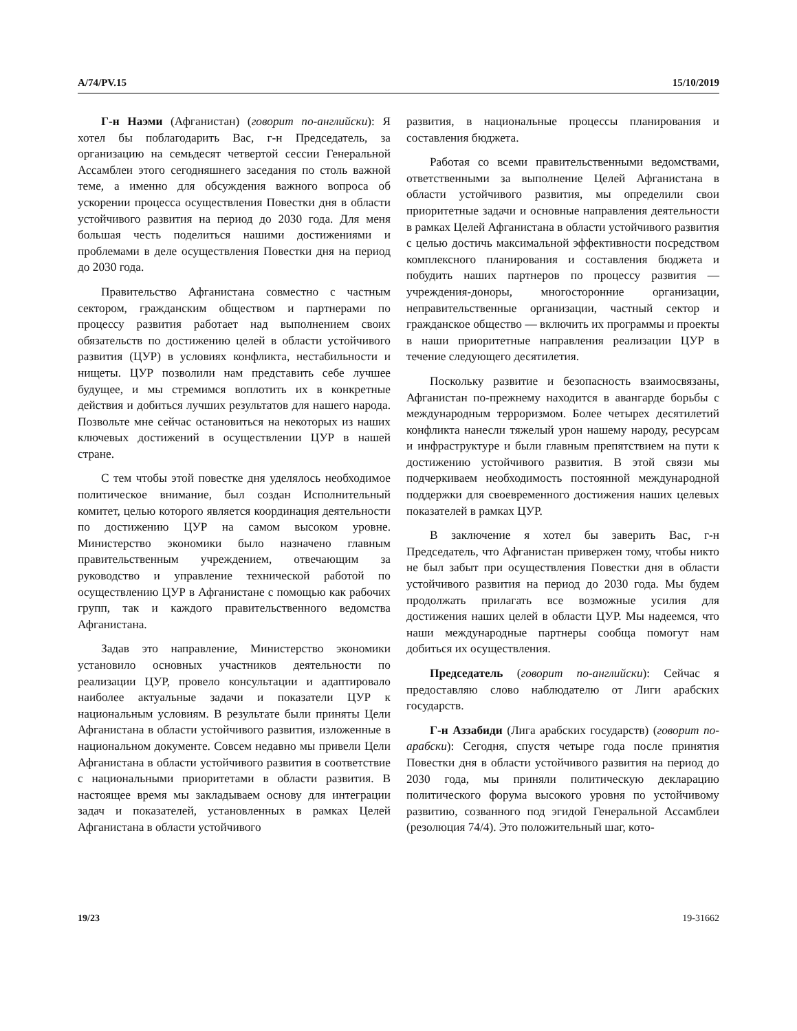A/74/PV.15 15/10/2019
Г-н Наэми (Афганистан) (говорит по-английски): Я хотел бы поблагодарить Вас, г-н Председатель, за организацию на семьдесят четвертой сессии Генеральной Ассамблеи этого сегодняшнего заседания по столь важной теме, а именно для обсуждения важного вопроса об ускорении процесса осуществления Повестки дня в области устойчивого развития на период до 2030 года. Для меня большая честь поделиться нашими достижениями и проблемами в деле осуществления Повестки дня на период до 2030 года.
Правительство Афганистана совместно с частным сектором, гражданским обществом и партнерами по процессу развития работает над выполнением своих обязательств по достижению целей в области устойчивого развития (ЦУР) в условиях конфликта, нестабильности и нищеты. ЦУР позволили нам представить себе лучшее будущее, и мы стремимся воплотить их в конкретные действия и добиться лучших результатов для нашего народа. Позвольте мне сейчас остановиться на некоторых из наших ключевых достижений в осуществлении ЦУР в нашей стране.
С тем чтобы этой повестке дня уделялось необходимое политическое внимание, был создан Исполнительный комитет, целью которого является координация деятельности по достижению ЦУР на самом высоком уровне. Министерство экономики было назначено главным правительственным учреждением, отвечающим за руководство и управление технической работой по осуществлению ЦУР в Афганистане с помощью как рабочих групп, так и каждого правительственного ведомства Афганистана.
Задав это направление, Министерство экономики установило основных участников деятельности по реализации ЦУР, провело консультации и адаптировало наиболее актуальные задачи и показатели ЦУР к национальным условиям. В результате были приняты Цели Афганистана в области устойчивого развития, изложенные в национальном документе. Совсем недавно мы привели Цели Афганистана в области устойчивого развития в соответствие с национальными приоритетами в области развития. В настоящее время мы закладываем основу для интеграции задач и показателей, установленных в рамках Целей Афганистана в области устойчивого
развития, в национальные процессы планирования и составления бюджета.
Работая со всеми правительственными ведомствами, ответственными за выполнение Целей Афганистана в области устойчивого развития, мы определили свои приоритетные задачи и основные направления деятельности в рамках Целей Афганистана в области устойчивого развития с целью достичь максимальной эффективности посредством комплексного планирования и составления бюджета и побудить наших партнеров по процессу развития — учреждения-доноры, многосторонние организации, неправительственные организации, частный сектор и гражданское общество — включить их программы и проекты в наши приоритетные направления реализации ЦУР в течение следующего десятилетия.
Поскольку развитие и безопасность взаимосвязаны, Афганистан по-прежнему находится в авангарде борьбы с международным терроризмом. Более четырех десятилетий конфликта нанесли тяжелый урон нашему народу, ресурсам и инфраструктуре и были главным препятствием на пути к достижению устойчивого развития. В этой связи мы подчеркиваем необходимость постоянной международной поддержки для своевременного достижения наших целевых показателей в рамках ЦУР.
В заключение я хотел бы заверить Вас, г-н Председатель, что Афганистан привержен тому, чтобы никто не был забыт при осуществления Повестки дня в области устойчивого развития на период до 2030 года. Мы будем продолжать прилагать все возможные усилия для достижения наших целей в области ЦУР. Мы надеемся, что наши международные партнеры сообща помогут нам добиться их осуществления.
Председатель (говорит по-английски): Сейчас я предоставляю слово наблюдателю от Лиги арабских государств.
Г-н Аззабиди (Лига арабских государств) (говорит по-арабски): Сегодня, спустя четыре года после принятия Повестки дня в области устойчивого развития на период до 2030 года, мы приняли политическую декларацию политического форума высокого уровня по устойчивому развитию, созванного под эгидой Генеральной Ассамблеи (резолюция 74/4). Это положительный шаг, кото-
19/23 19-31662